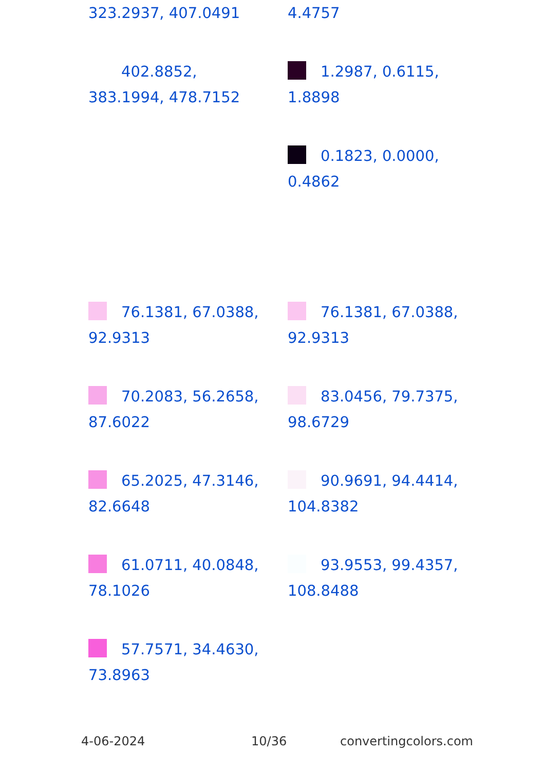323.2937, 407.0491 4.4757
402.8852, 383.1994, 478.7152
1.2987, 0.6115, 1.8898
0.1823, 0.0000, 0.4862
76.1381, 67.0388, 92.9313
76.1381, 67.0388, 92.9313
70.2083, 56.2658, 87.6022
83.0456, 79.7375, 98.6729
65.2025, 47.3146, 82.6648
90.9691, 94.4414, 104.8382
61.0711, 40.0848, 78.1026
93.9553, 99.4357, 108.8488
57.7571, 34.4630, 73.8963
4-06-2024 10/36 convertingcolors.com